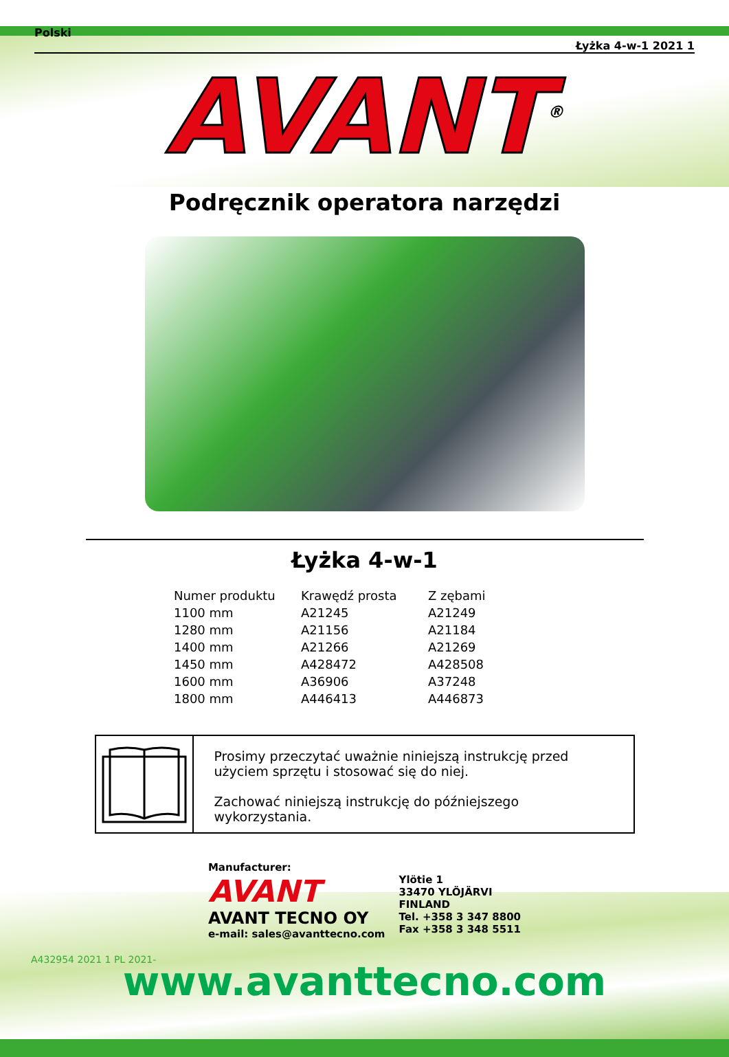Polski Łyżka 4-w-1 2021 1
AVANT<sup>®</sup>
Podręcznik operatora narzędzi
Łyżka 4-w-1
| Numer produktu | Krawędź prosta | Z zębami |
| --- | --- | --- |
| 1100 mm | A21245 | A21249 |
| 1280 mm | A21156 | A21184 |
| 1400 mm | A21266 | A21269 |
| 1450 mm | A428472 | A428508 |
| 1600 mm | A36906 | A37248 |
| 1800 mm | A446413 | A446873 |
Prosimy przeczytać uważnie niniejszą instrukcję przed użyciem sprzętu i stosować się do niej.
Zachować niniejszą instrukcję do późniejszego wykorzystania.
Manufacturer:
AVANT
AVANT TECNO OY
e-mail: sales@avanttecno.com
Ylötie 1
33470 YLÖJÄRVI
FINLAND
Tel. +358 3 347 8800
Fax +358 3 348 5511
A432954 2021 1 PL 2021-
www.avanttecno.com